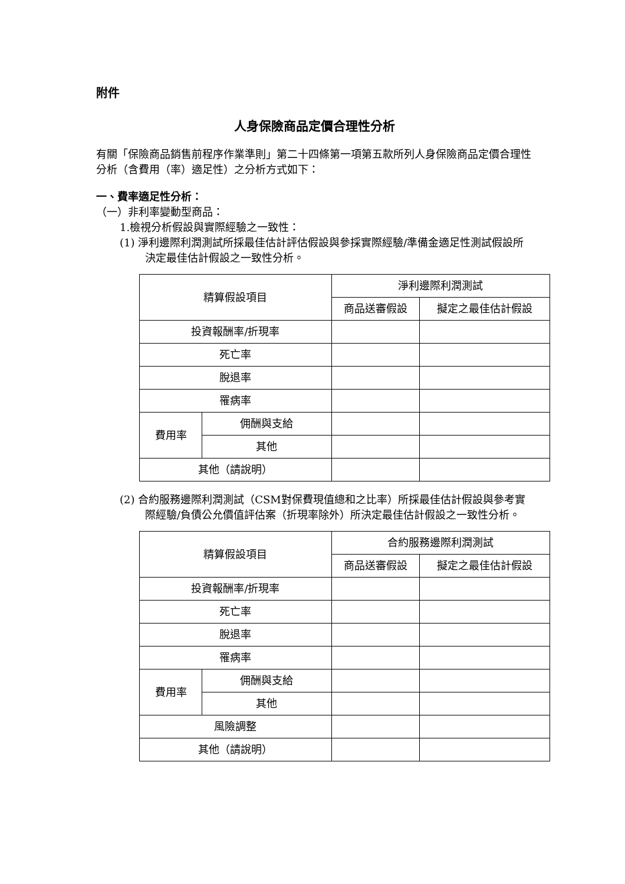附件
人身保險商品定價合理性分析
有關「保險商品銷售前程序作業準則」第二十四條第一項第五款所列人身保險商品定價合理性分析（含費用（率）適足性）之分析方式如下：
一、費率適足性分析：
（一）非利率變動型商品：
1.檢視分析假設與實際經驗之一致性：
(1) 淨利邊際利潤測試所採最佳估計評估假設與參採實際經驗/準備金適足性測試假設所決定最佳估計假設之一致性分析。
| 精算假設項目 | | 淨利邊際利潤測試 | |
| --- | --- | --- | --- |
| | | 商品送審假設 | 擬定之最佳估計假設 |
| 投資報酬率/折現率 | | | |
| 死亡率 | | | |
| 脫退率 | | | |
| 罹病率 | | | |
| 費用率 | 佣酬與支給 | | |
| | 其他 | | |
| 其他（請說明） | | | |
(2) 合約服務邊際利潤測試（CSM對保費現值總和之比率）所採最佳估計假設與參考實際經驗/負債公允價值評估案（折現率除外）所決定最佳估計假設之一致性分析。
| 精算假設項目 | | 合約服務邊際利潤測試 | |
| --- | --- | --- | --- |
| | | 商品送審假設 | 擬定之最佳估計假設 |
| 投資報酬率/折現率 | | | |
| 死亡率 | | | |
| 脫退率 | | | |
| 罹病率 | | | |
| 費用率 | 佣酬與支給 | | |
| | 其他 | | |
| 風險調整 | | | |
| 其他（請說明） | | | |